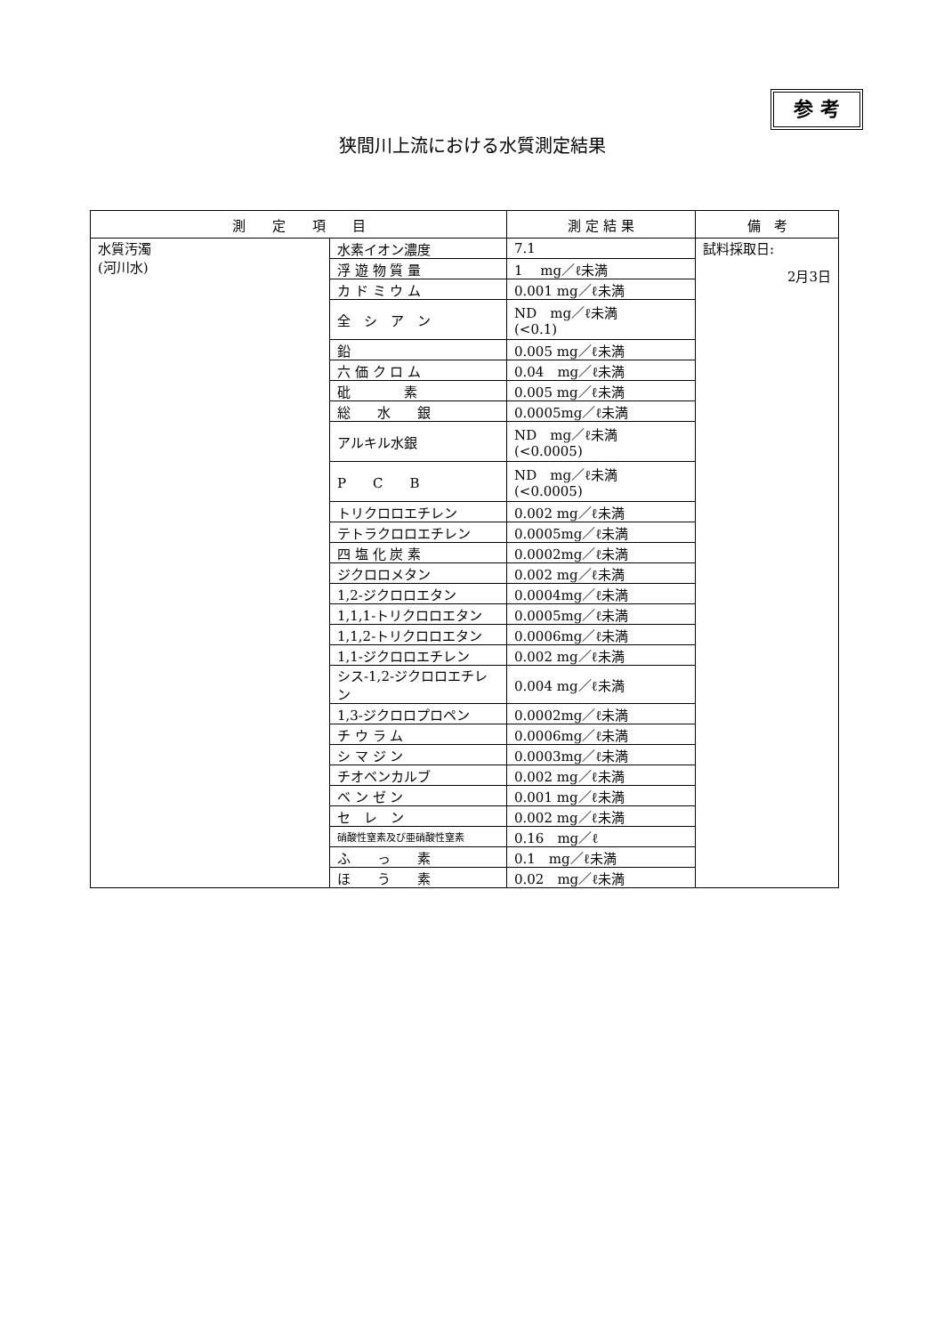参 考
狭間川上流における水質測定結果
| 測 定 項 目 | | 測 定 結 果 | 備 考 |
| --- | --- | --- | --- |
| 水質汚濁 (河川水) | 水素イオン濃度 | 7.1 | 試料採取日: 2月3日 |
| | 浮 遊 物 質 量 | 1 mg／ℓ未満 | |
| | カ ド ミ ウ ム | 0.001 mg／ℓ未満 | |
| | 全 シ ア ン | ND mg／ℓ未満 (<0.1) | |
| | 鉛 | 0.005 mg／ℓ未満 | |
| | 六 価 ク ロ ム | 0.04 mg／ℓ未満 | |
| | 砒 素 | 0.005 mg／ℓ未満 | |
| | 総 水 銀 | 0.0005mg／ℓ未満 | |
| | アルキル水銀 | ND mg／ℓ未満 (<0.0005) | |
| | P C B | ND mg／ℓ未満 (<0.0005) | |
| | トリクロロエチレン | 0.002 mg／ℓ未満 | |
| | テトラクロロエチレン | 0.0005mg／ℓ未満 | |
| | 四 塩 化 炭 素 | 0.0002mg／ℓ未満 | |
| | ジクロロメタン | 0.002 mg／ℓ未満 | |
| | 1,2-ジクロロエタン | 0.0004mg／ℓ未満 | |
| | 1,1,1-トリクロロエタン | 0.0005mg／ℓ未満 | |
| | 1,1,2-トリクロロエタン | 0.0006mg／ℓ未満 | |
| | 1,1-ジクロロエチレン | 0.002 mg／ℓ未満 | |
| | シス-1,2-ジクロロエチレン | 0.004 mg／ℓ未満 | |
| | 1,3-ジクロロプロペン | 0.0002mg／ℓ未満 | |
| | チ ウ ラ ム | 0.0006mg／ℓ未満 | |
| | シ マ ジ ン | 0.0003mg／ℓ未満 | |
| | チオベンカルブ | 0.002 mg／ℓ未満 | |
| | ベ ン ゼ ン | 0.001 mg／ℓ未満 | |
| | セ レ ン | 0.002 mg／ℓ未満 | |
| | 硝酸性窒素及び亜硝酸性窒素 | 0.16 mg／ℓ | |
| | ふ っ 素 | 0.1 mg／ℓ未満 | |
| | ほ う 素 | 0.02 mg／ℓ未満 | |